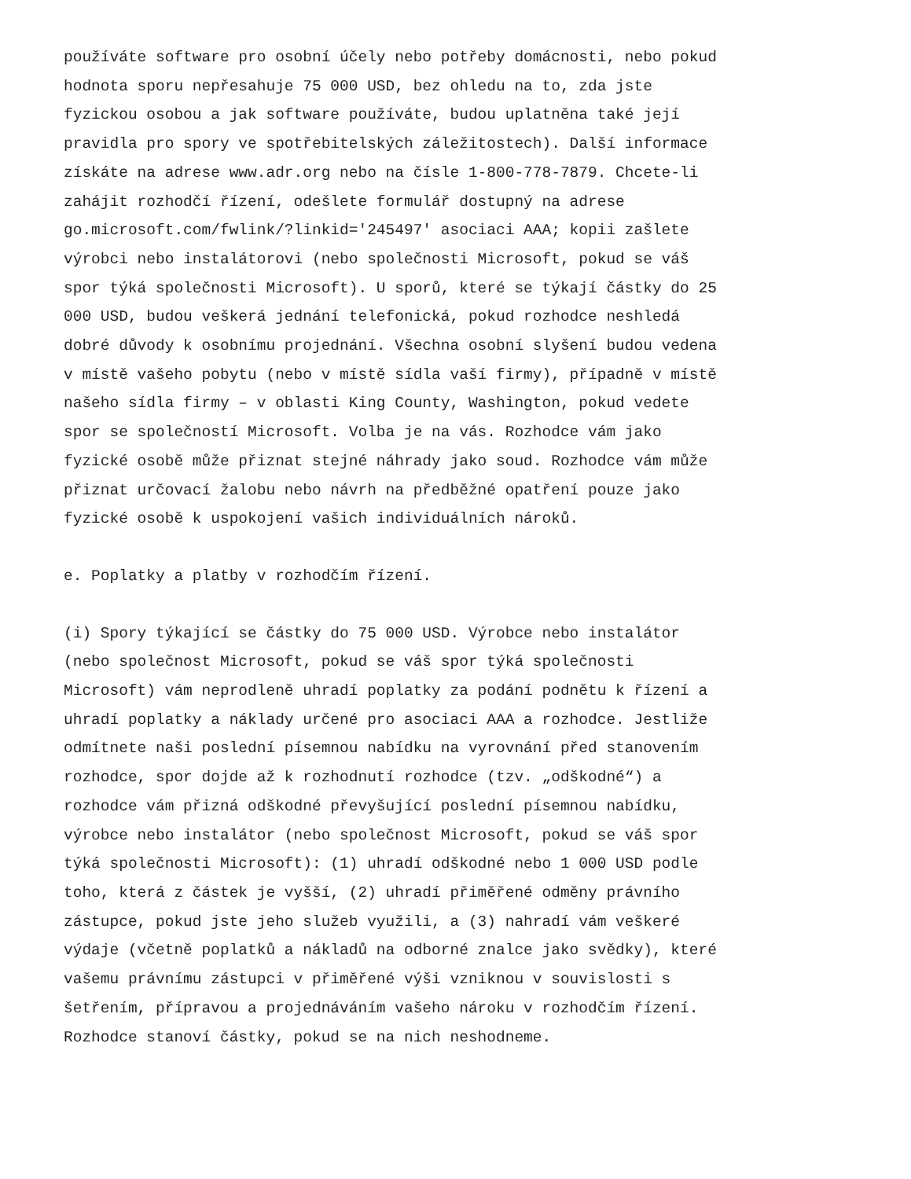používáte software pro osobní účely nebo potřeby domácnosti, nebo pokud hodnota sporu nepřesahuje 75 000 USD, bez ohledu na to, zda jste fyzickou osobou a jak software používáte, budou uplatněna také její pravidla pro spory ve spotřebitelských záležitostech). Další informace získáte na adrese www.adr.org nebo na čísle 1-800-778-7879. Chcete-li zahájit rozhodčí řízení, odešlete formulář dostupný na adrese go.microsoft.com/fwlink/?linkid='245497' asociaci AAA; kopii zašlete výrobci nebo instalátorovi (nebo společnosti Microsoft, pokud se váš spor týká společnosti Microsoft). U sporů, které se týkají částky do 25 000 USD, budou veškerá jednání telefonická, pokud rozhodce neshledá dobré důvody k osobnímu projednání. Všechna osobní slyšení budou vedena v místě vašeho pobytu (nebo v místě sídla vaší firmy), případně v místě našeho sídla firmy – v oblasti King County, Washington, pokud vedete spor se společností Microsoft. Volba je na vás. Rozhodce vám jako fyzické osobě může přiznat stejné náhrady jako soud. Rozhodce vám může přiznat určovací žalobu nebo návrh na předběžné opatření pouze jako fyzické osobě k uspokojení vašich individuálních nároků.
e. Poplatky a platby v rozhodčím řízení.
(i) Spory týkající se částky do 75 000 USD. Výrobce nebo instalátor (nebo společnost Microsoft, pokud se váš spor týká společnosti Microsoft) vám neprodleně uhradí poplatky za podání podnětu k řízení a uhradí poplatky a náklady určené pro asociaci AAA a rozhodce. Jestliže odmítnete naši poslední písemnou nabídku na vyrovnání před stanovením rozhodce, spor dojde až k rozhodnutí rozhodce (tzv. „odškodné“) a rozhodce vám přizná odškodné převyšující poslední písemnou nabídku, výrobce nebo instalátor (nebo společnost Microsoft, pokud se váš spor týká společnosti Microsoft): (1) uhradí odškodné nebo 1 000 USD podle toho, která z částek je vyšší, (2) uhradí přiměřené odměny právního zástupce, pokud jste jeho služeb využili, a (3) nahradí vám veškeré výdaje (včetně poplatků a nákladů na odborné znalce jako svědky), které vašemu právnímu zástupci v přiměřené výši vzniknou v souvislosti s šetřením, přípravou a projednáváním vašeho nároku v rozhodčím řízení. Rozhodce stanoví částky, pokud se na nich neshodneme.